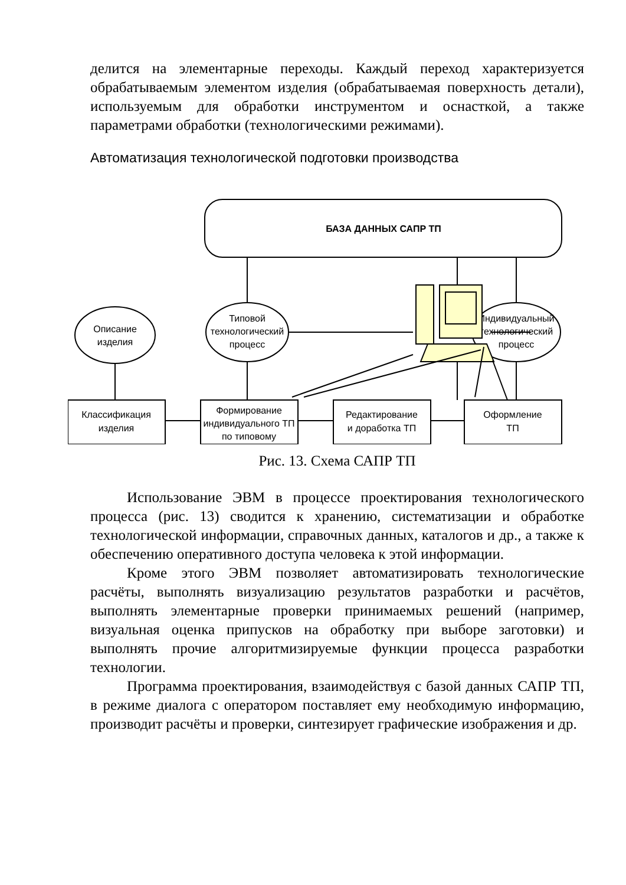делится на элементарные переходы. Каждый переход характеризуется обрабатываемым элементом изделия (обрабатываемая поверхность детали), используемым для обработки инструментом и оснасткой, а также параметрами обработки (технологическими режимами).
Автоматизация технологической подготовки производства
БАЗА ДАННЫХ САПР ТП
Описание
изделия
Типовой
технологический
процесс
Индивидуальный
технологический
процесс
Классификация
изделия
Формирование
индивидуального ТП
по типовому
Редактирование
и доработка ТП
Оформление
ТП
Рис. 13. Схема САПР ТП
Использование ЭВМ в процессе проектирования технологического процесса (рис. 13) сводится к хранению, систематизации и обработке технологической информации, справочных данных, каталогов и др., а также к обеспечению оперативного доступа человека к этой информации.
Кроме этого ЭВМ позволяет автоматизировать технологические расчёты, выполнять визуализацию результатов разработки и расчётов, выполнять элементарные проверки принимаемых решений (например, визуальная оценка припусков на обработку при выборе заготовки) и выполнять прочие алгоритмизируемые функции процесса разработки технологии.
Программа проектирования, взаимодействуя с базой данных САПР ТП, в режиме диалога с оператором поставляет ему необходимую информацию, производит расчёты и проверки, синтезирует графические изображения и др.